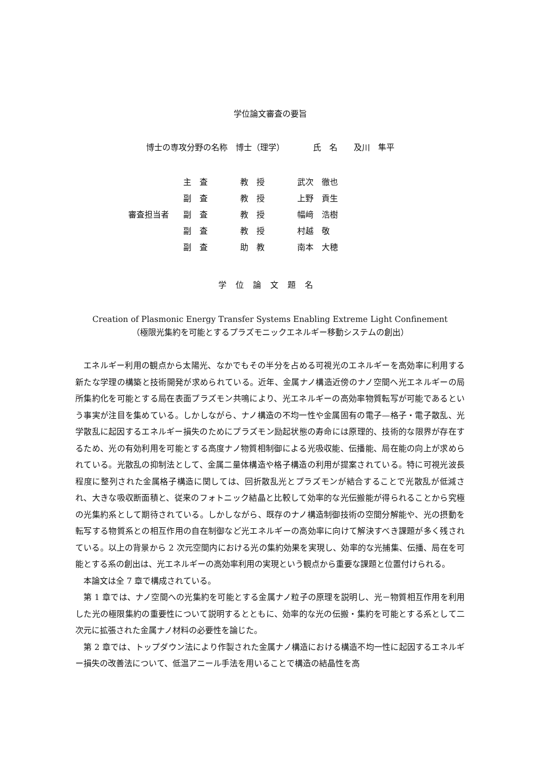学位論文審査の要旨
博士の専攻分野の名称　博士（理学）　　　　氏　名　　及川　隼平
| | 主 査 | 教 授 | 武次 徹也 |
| | 副 査 | 教 授 | 上野 貢生 |
| 審査担当者 | 副 査 | 教 授 | 幅﨑 浩樹 |
| | 副 査 | 教 授 | 村越 敬 |
| | 副 査 | 助 教 | 南本 大穂 |
学位論文題名
Creation of Plasmonic Energy Transfer Systems Enabling Extreme Light Confinement
（極限光集約を可能とするプラズモニックエネルギー移動システムの創出）
エネルギー利用の観点から太陽光、なかでもその半分を占める可視光のエネルギーを高効率に利用する新たな学理の構築と技術開発が求められている。近年、金属ナノ構造近傍のナノ空間へ光エネルギーの局所集約化を可能とする局在表面プラズモン共鳴により、光エネルギーの高効率物質転写が可能であるという事実が注目を集めている。しかしながら、ナノ構造の不均一性や金属固有の電子—格子・電子散乱、光学散乱に起因するエネルギー損失のためにプラズモン励起状態の寿命には原理的、技術的な限界が存在するため、光の有効利用を可能とする高度ナノ物質相制御による光吸収能、伝播能、局在能の向上が求められている。光散乱の抑制法として、金属二量体構造や格子構造の利用が提案されている。特に可視光波長程度に整列された金属格子構造に関しては、回折散乱光とプラズモンが結合することで光散乱が低減され、大きな吸収断面積と、従来のフォトニック結晶と比較して効率的な光伝搬能が得られることから究極の光集約系として期待されている。しかしながら、既存のナノ構造制御技術の空間分解能や、光の摂動を転写する物質系との相互作用の自在制御など光エネルギーの高効率に向けて解決すべき課題が多く残されている。以上の背景から 2 次元空間内における光の集約効果を実現し、効率的な光捕集、伝播、局在を可能とする系の創出は、光エネルギーの高効率利用の実現という観点から重要な課題と位置付けられる。
本論文は全 7 章で構成されている。
第 1 章では、ナノ空間への光集約を可能とする金属ナノ粒子の原理を説明し、光－物質相互作用を利用した光の極限集約の重要性について説明するとともに、効率的な光の伝搬・集約を可能とする系として二次元に拡張された金属ナノ材料の必要性を論じた。
第 2 章では、トップダウン法により作製された金属ナノ構造における構造不均一性に起因するエネルギー損失の改善法について、低温アニール手法を用いることで構造の結晶性を高